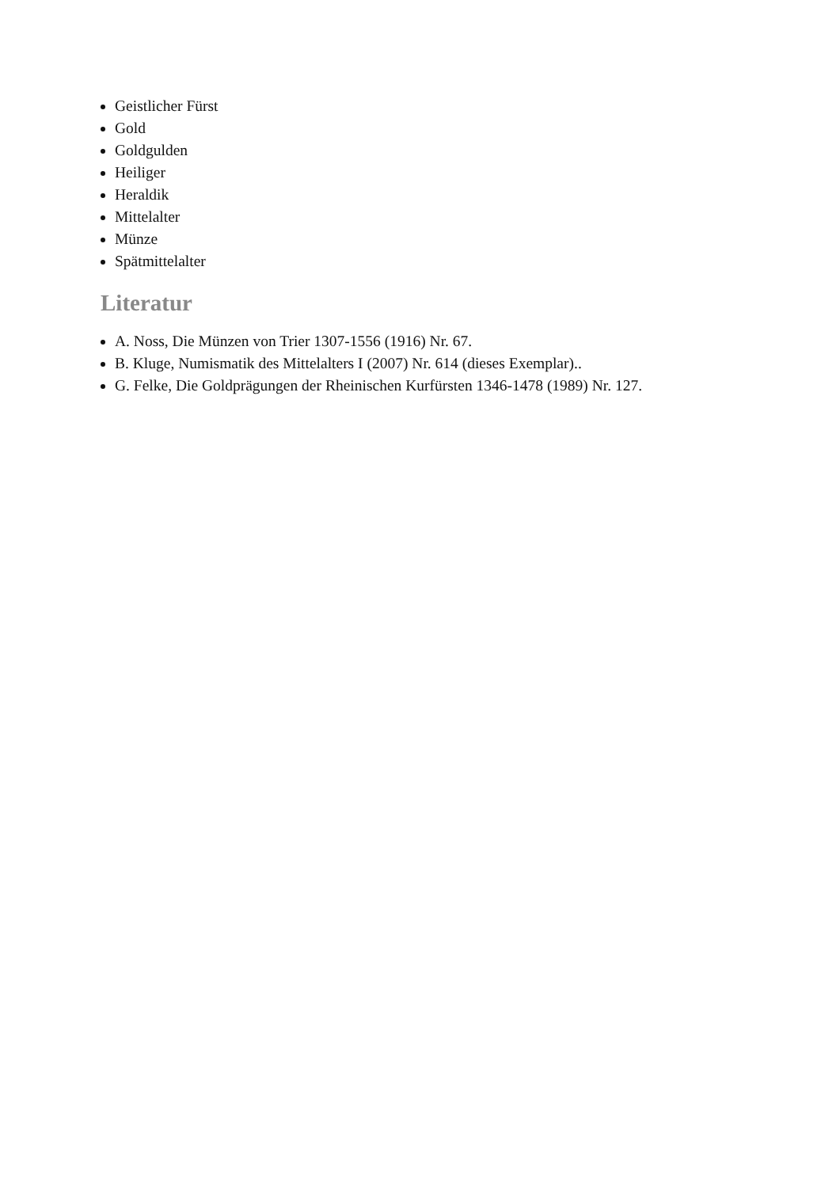Geistlicher Fürst
Gold
Goldgulden
Heiliger
Heraldik
Mittelalter
Münze
Spätmittelalter
Literatur
A. Noss, Die Münzen von Trier 1307-1556 (1916) Nr. 67.
B. Kluge, Numismatik des Mittelalters I (2007) Nr. 614 (dieses Exemplar)..
G. Felke, Die Goldprägungen der Rheinischen Kurfürsten 1346-1478 (1989) Nr. 127.